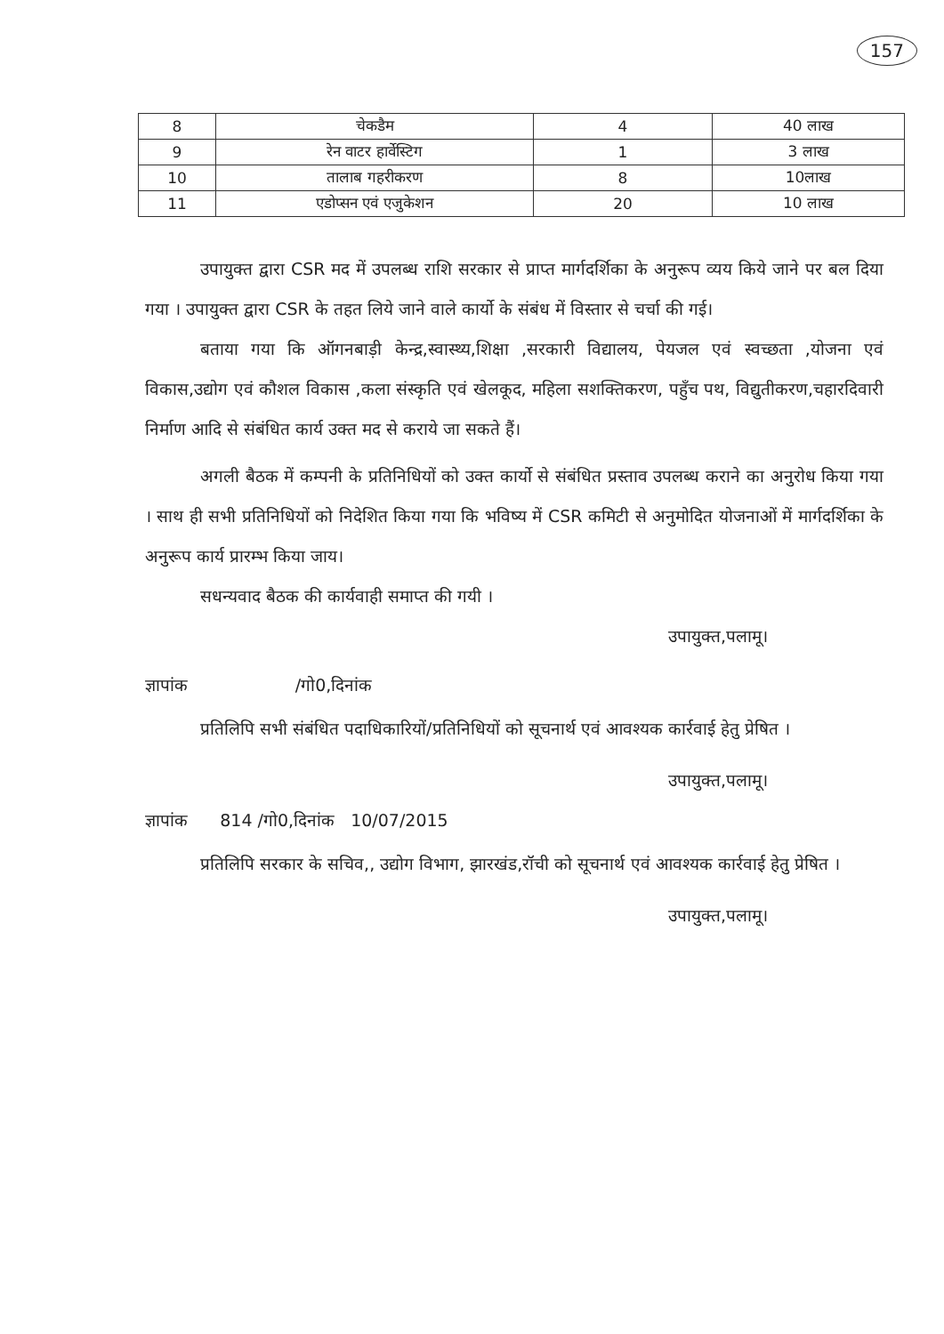157
| 8 | चेकडैम | 4 | 40 लाख |
| 9 | रेन वाटर हार्वेस्टिग | 1 | 3 लाख |
| 10 | तालाब गहरीकरण | 8 | 10लाख |
| 11 | एडोप्सन एवं एजुकेशन | 20 | 10 लाख |
उपायुक्त द्वारा CSR मद में उपलब्ध राशि सरकार से प्राप्त मार्गदर्शिका के अनुरूप व्यय किये जाने पर बल दिया गया । उपायुक्त द्वारा CSR के तहत लिये जाने वाले कार्यो के संबंध में विस्तार से चर्चा की गई।
बताया गया कि ऑगनबाड़ी केन्द्र,स्वास्थ्य,शिक्षा ,सरकारी विद्यालय, पेयजल एवं स्वच्छता ,योजना एवं विकास,उद्योग एवं कौशल विकास ,कला संस्कृति एवं खेलकूद, महिला सशक्तिकरण, पहुँच पथ, विद्युतीकरण,चहारदिवारी निर्माण आदि से संबंधित कार्य उक्त मद से कराये जा सकते हैं।
अगली बैठक में कम्पनी के प्रतिनिधियों को उक्त कार्यो से संबंधित प्रस्ताव उपलब्ध कराने का अनुरोध किया गया । साथ ही सभी प्रतिनिधियों को निदेशित किया गया कि भविष्य में CSR कमिटी से अनुमोदित योजनाओं में मार्गदर्शिका के अनुरूप कार्य प्रारम्भ किया जाय।
सधन्यवाद बैठक की कार्यवाही समाप्त की गयी ।
उपायुक्त,पलामू।
ज्ञापांक /गो0,दिनांक
प्रतिलिपि सभी संबंधित पदाधिकारियों/प्रतिनिधियों को सूचनार्थ एवं आवश्यक कार्रवाई हेतु प्रेषित ।
उपायुक्त,पलामू।
ज्ञापांक 814 /गो0,दिनांक 10/07/2015
प्रतिलिपि सरकार के सचिव,, उद्योग विभाग, झारखंड,रॉची को सूचनार्थ एवं आवश्यक कार्रवाई हेतु प्रेषित ।
उपायुक्त,पलामू।